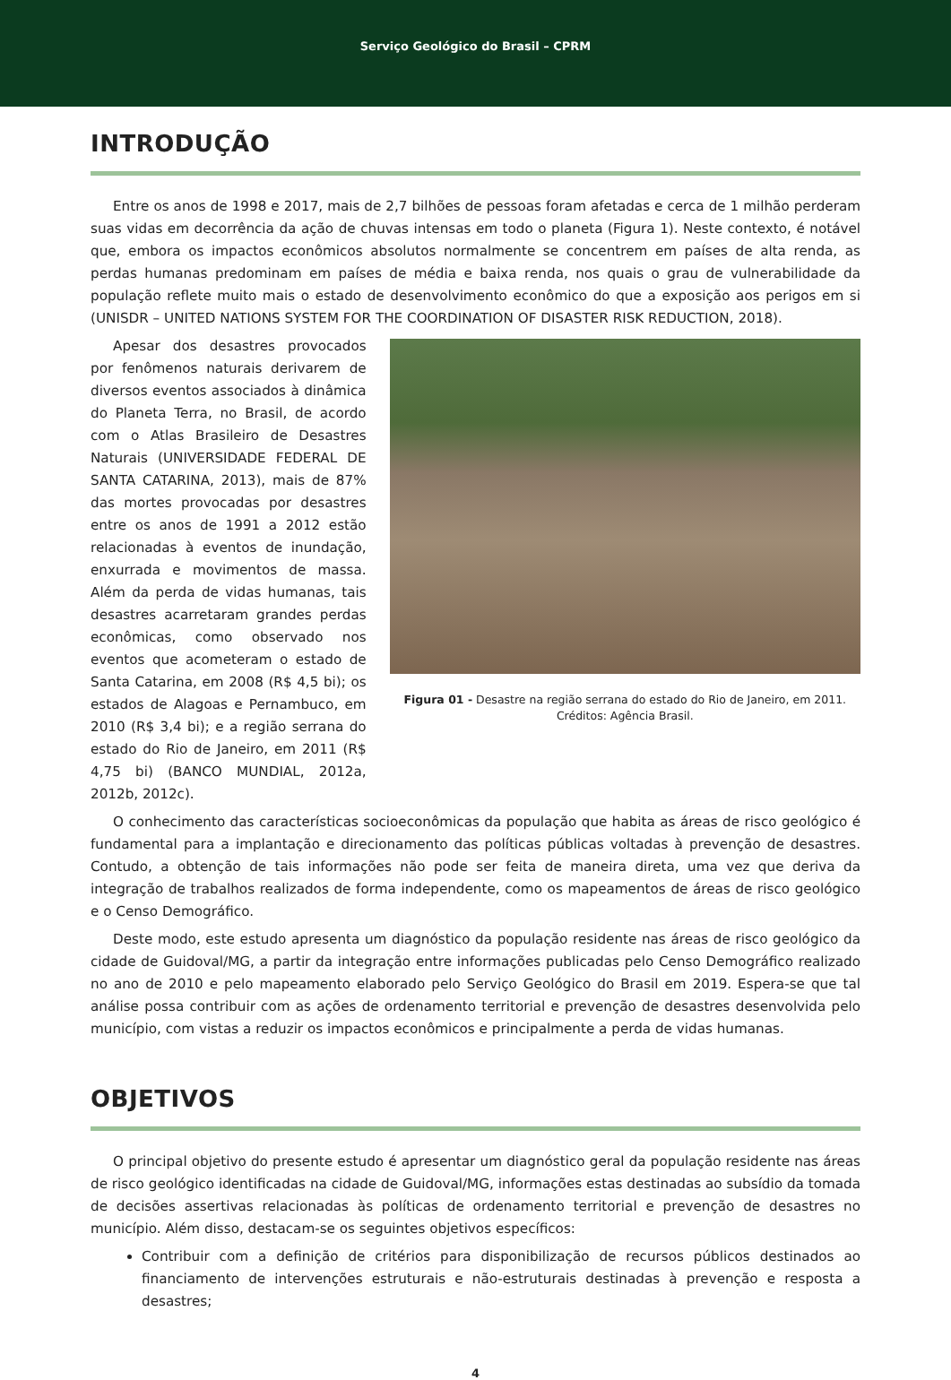Serviço Geológico do Brasil – CPRM
INTRODUÇÃO
Entre os anos de 1998 e 2017, mais de 2,7 bilhões de pessoas foram afetadas e cerca de 1 milhão perderam suas vidas em decorrência da ação de chuvas intensas em todo o planeta (Figura 1). Neste contexto, é notável que, embora os impactos econômicos absolutos normalmente se concentrem em países de alta renda, as perdas humanas predominam em países de média e baixa renda, nos quais o grau de vulnerabilidade da população reflete muito mais o estado de desenvolvimento econômico do que a exposição aos perigos em si (UNISDR – UNITED NATIONS SYSTEM FOR THE COORDINATION OF DISASTER RISK REDUCTION, 2018).
Apesar dos desastres provocados por fenômenos naturais derivarem de diversos eventos associados à dinâmica do Planeta Terra, no Brasil, de acordo com o Atlas Brasileiro de Desastres Naturais (UNIVERSIDADE FEDERAL DE SANTA CATARINA, 2013), mais de 87% das mortes provocadas por desastres entre os anos de 1991 a 2012 estão relacionadas à eventos de inundação, enxurrada e movimentos de massa. Além da perda de vidas humanas, tais desastres acarretaram grandes perdas econômicas, como observado nos eventos que acometeram o estado de Santa Catarina, em 2008 (R$ 4,5 bi); os estados de Alagoas e Pernambuco, em 2010 (R$ 3,4 bi); e a região serrana do estado do Rio de Janeiro, em 2011 (R$ 4,75 bi) (BANCO MUNDIAL, 2012a, 2012b, 2012c).
Figura 01 - Desastre na região serrana do estado do Rio de Janeiro, em 2011.
Créditos: Agência Brasil.
O conhecimento das características socioeconômicas da população que habita as áreas de risco geológico é fundamental para a implantação e direcionamento das políticas públicas voltadas à prevenção de desastres. Contudo, a obtenção de tais informações não pode ser feita de maneira direta, uma vez que deriva da integração de trabalhos realizados de forma independente, como os mapeamentos de áreas de risco geológico e o Censo Demográfico.
Deste modo, este estudo apresenta um diagnóstico da população residente nas áreas de risco geológico da cidade de Guidoval/MG, a partir da integração entre informações publicadas pelo Censo Demográfico realizado no ano de 2010 e pelo mapeamento elaborado pelo Serviço Geológico do Brasil em 2019. Espera-se que tal análise possa contribuir com as ações de ordenamento territorial e prevenção de desastres desenvolvida pelo município, com vistas a reduzir os impactos econômicos e principalmente a perda de vidas humanas.
OBJETIVOS
O principal objetivo do presente estudo é apresentar um diagnóstico geral da população residente nas áreas de risco geológico identificadas na cidade de Guidoval/MG, informações estas destinadas ao subsídio da tomada de decisões assertivas relacionadas às políticas de ordenamento territorial e prevenção de desastres no município. Além disso, destacam-se os seguintes objetivos específicos:
Contribuir com a definição de critérios para disponibilização de recursos públicos destinados ao financiamento de intervenções estruturais e não-estruturais destinadas à prevenção e resposta a desastres;
4